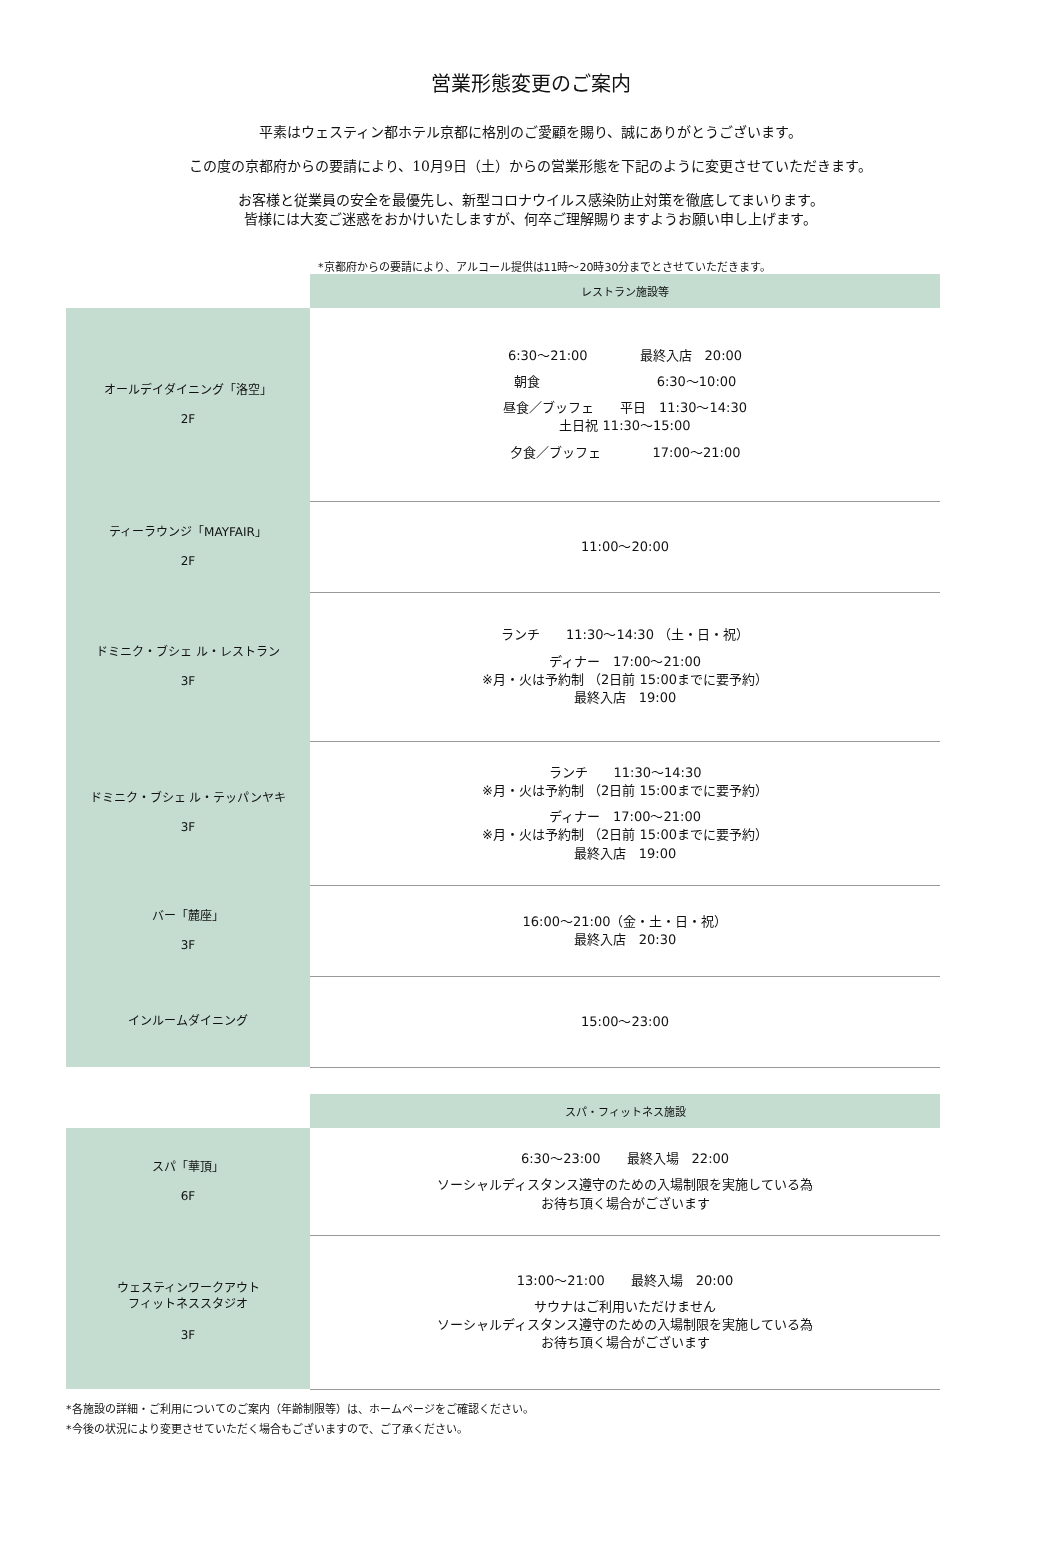営業形態変更のご案内
平素はウェスティン都ホテル京都に格別のご愛顧を賜り、誠にありがとうございます。
この度の京都府からの要請により、10月9日（土）からの営業形態を下記のように変更させていただきます。
お客様と従業員の安全を最優先し、新型コロナウイルス感染防止対策を徹底してまいります。
皆様には大変ご迷惑をおかけいたしますが、何卒ご理解賜りますようお願い申し上げます。
*京都府からの要請により、アルコール提供は11時～20時30分までとさせていただきます。
| | レストラン施設等 |
| オールデイダイニング「洛空」 2F | 6:30〜21:00 最終入店 20:00 朝食 6:30〜10:00 昼食／ブッフェ 平日 11:30〜14:30 土日祝 11:30〜15:00 夕食／ブッフェ 17:00～21:00 |
| ティーラウンジ「MAYFAIR」 2F | 11:00～20:00 |
| ドミニク・ブシェ ル・レストラン 3F | ランチ 11:30〜14:30 （土・日・祝） ディナー 17:00〜21:00 ※月・火は予約制 （2日前 15:00までに要予約） 最終入店 19:00 |
| ドミニク・ブシェ ル・テッパンヤキ 3F | ランチ 11:30～14:30 ※月・火は予約制 （2日前 15:00までに要予約） ディナー 17:00〜21:00 ※月・火は予約制 （2日前 15:00までに要予約） 最終入店 19:00 |
| バー「麓座」 3F | 16:00〜21:00（金・土・日・祝） 最終入店 20:30 |
| インルームダイニング | 15:00〜23:00 |
| | スパ・フィットネス施設 |
| スパ「華頂」 6F | 6:30〜23:00 最終入場 22:00 ソーシャルディスタンス遵守のための入場制限を実施している為 お待ち頂く場合がございます |
| ウェスティンワークアウト フィットネススタジオ 3F | 13:00～21:00 最終入場 20:00 サウナはご利用いただけません ソーシャルディスタンス遵守のための入場制限を実施している為 お待ち頂く場合がございます |
*各施設の詳細・ご利用についてのご案内（年齢制限等）は、ホームページをご確認ください。
*今後の状況により変更させていただく場合もございますので、ご了承ください。